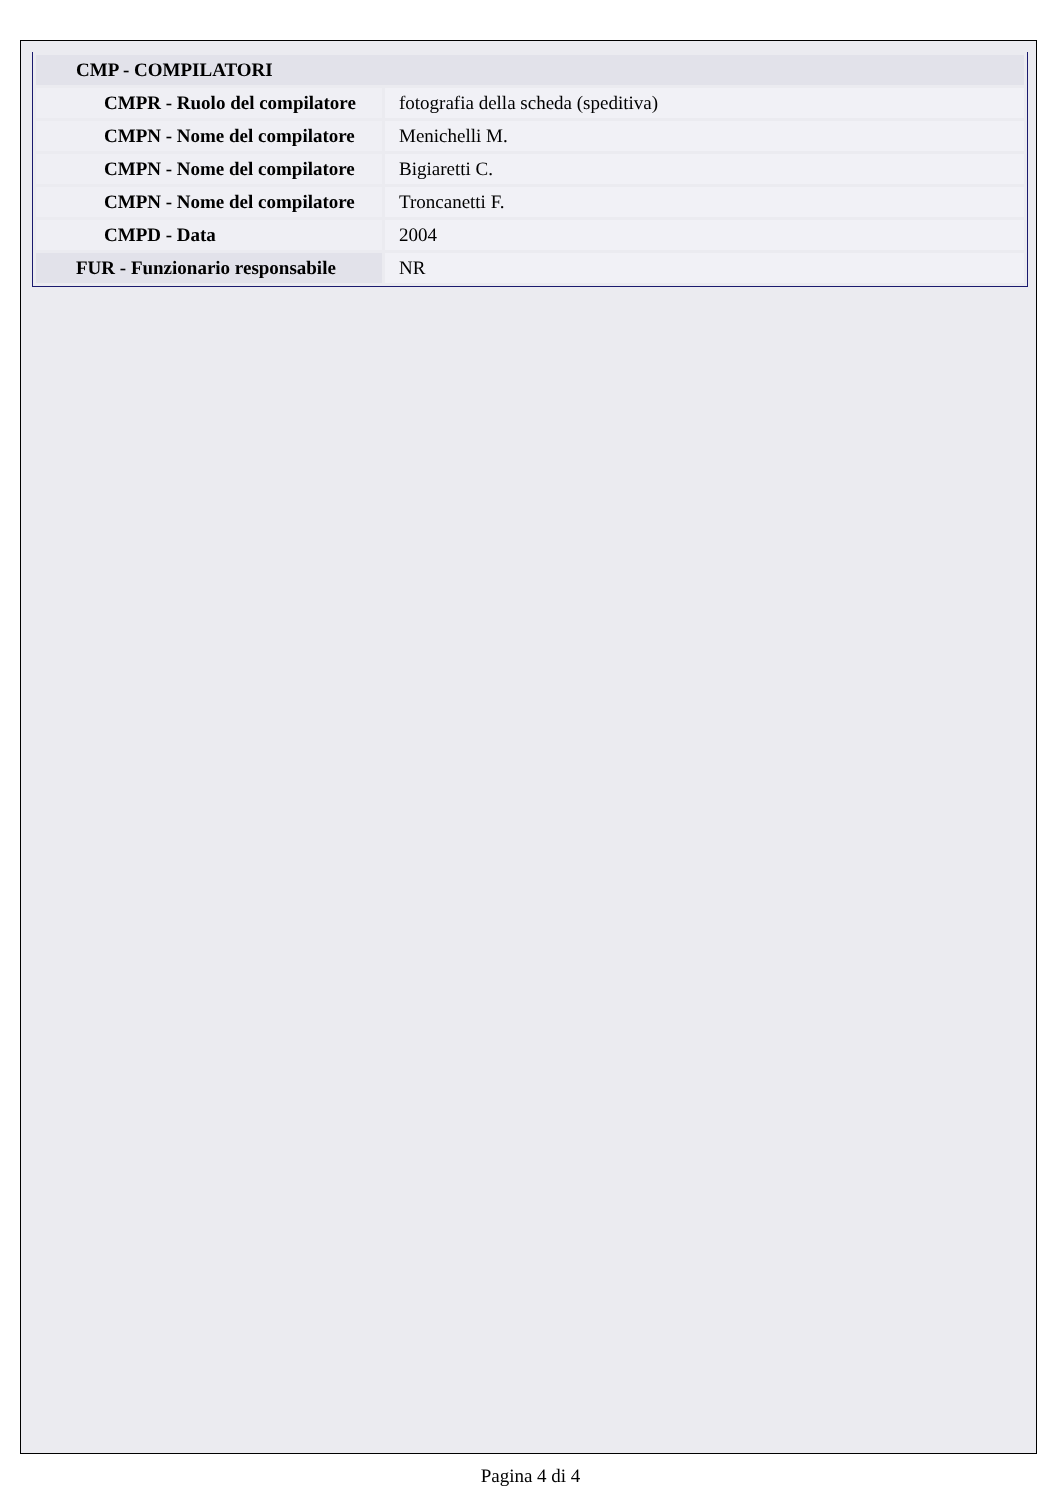| CMP - COMPILATORI | |
| CMPR - Ruolo del compilatore | fotografia della scheda (speditiva) |
| CMPN - Nome del compilatore | Menichelli M. |
| CMPN - Nome del compilatore | Bigiaretti C. |
| CMPN - Nome del compilatore | Troncanetti F. |
| CMPD - Data | 2004 |
| FUR - Funzionario responsabile | NR |
Pagina 4 di 4